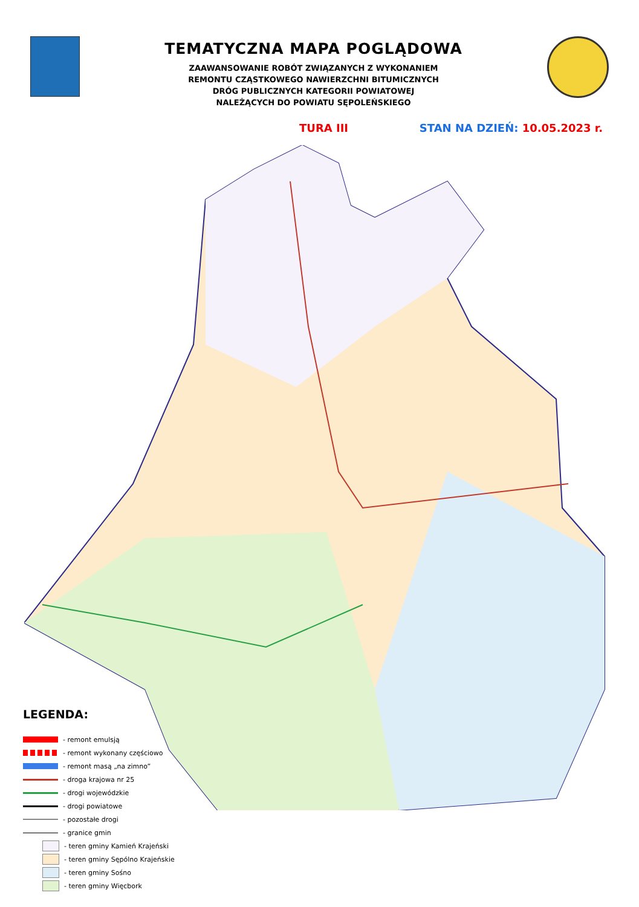TEMATYCZNA MAPA POGLĄDOWA
ZAAWANSOWANIE ROBÓT ZWIĄZANYCH Z WYKONANIEM
REMONTU CZĄSTKOWEGO NAWIERZCHNI BITUMICZNYCH
DRÓG PUBLICZNYCH KATEGORII POWIATOWEJ
NALEŻĄCYCH DO POWIATU SĘPOLEŃSKIEGO
TURA III STAN NA DZIEŃ: 10.05.2023 r.
LEGENDA:
- remont emulsją
- remont wykonany częściowo
- remont masą „na zimno”
- droga krajowa nr 25
- drogi wojewódzkie
- drogi powiatowe
- pozostałe drogi
- granice gmin
- teren gminy Kamień Krajeński
- teren gminy Sępólno Krajeńskie
- teren gminy Sośno
- teren gminy Więcbork